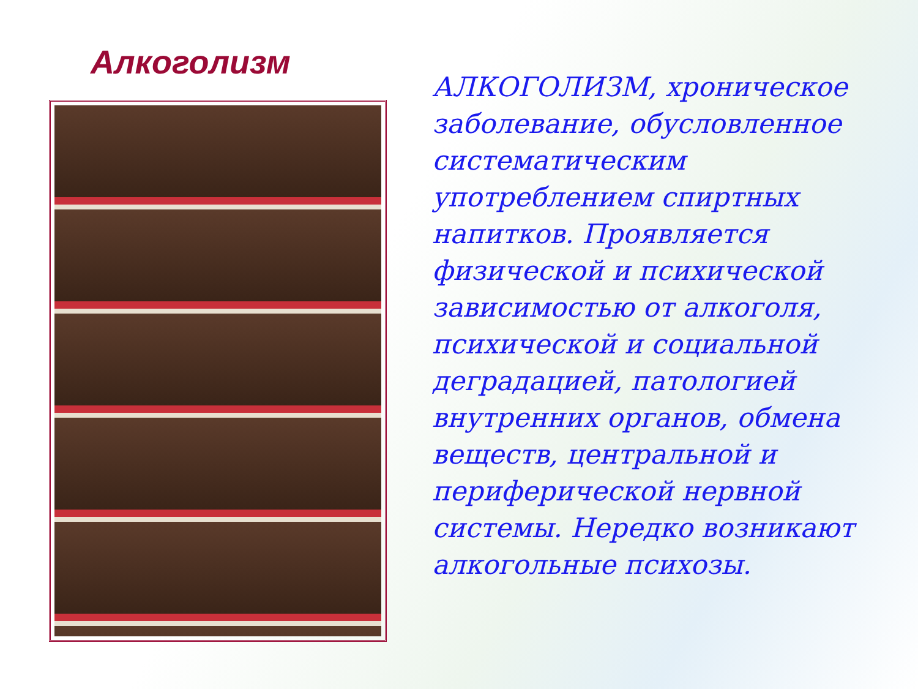Алкоголизм
АЛКОГОЛИЗМ, хроническое заболевание, обусловленное систематическим употреблением спиртных напитков. Проявляется физической и психической зависимостью от алкоголя, психической и социальной деградацией, патологией внутренних органов, обмена веществ, центральной и периферической нервной системы. Нередко возникают алкогольные психозы.